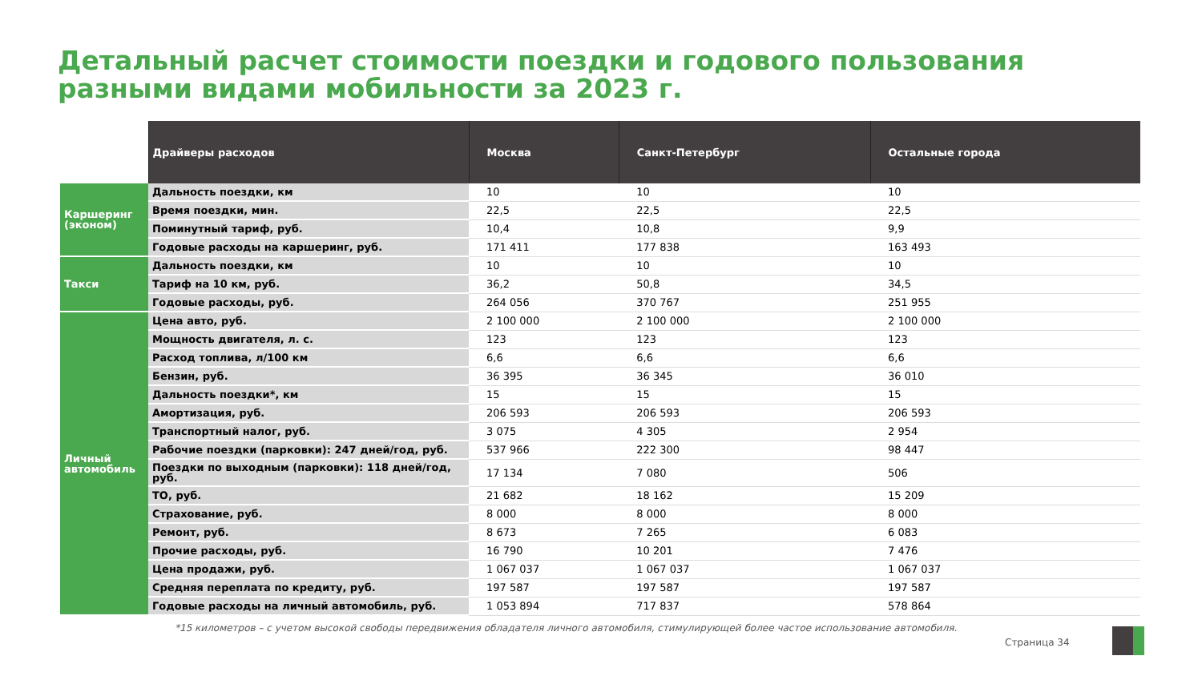Детальный расчет стоимости поездки и годового пользования разными видами мобильности за 2023 г.
| | Драйверы расходов | Москва | Санкт-Петербург | Остальные города |
| --- | --- | --- | --- | --- |
| Каршеринг (эконом) | Дальность поездки, км | 10 | 10 | 10 |
| | Время поездки, мин. | 22,5 | 22,5 | 22,5 |
| | Поминутный тариф, руб. | 10,4 | 10,8 | 9,9 |
| | Годовые расходы на каршеринг, руб. | 171 411 | 177 838 | 163 493 |
| Такси | Дальность поездки, км | 10 | 10 | 10 |
| | Тариф на 10 км, руб. | 36,2 | 50,8 | 34,5 |
| | Годовые расходы, руб. | 264 056 | 370 767 | 251 955 |
| Личный автомобиль | Цена авто, руб. | 2 100 000 | 2 100 000 | 2 100 000 |
| | Мощность двигателя, л. с. | 123 | 123 | 123 |
| | Расход топлива, л/100 км | 6,6 | 6,6 | 6,6 |
| | Бензин, руб. | 36 395 | 36 345 | 36 010 |
| | Дальность поездки*, км | 15 | 15 | 15 |
| | Амортизация, руб. | 206 593 | 206 593 | 206 593 |
| | Транспортный налог, руб. | 3 075 | 4 305 | 2 954 |
| | Рабочие поездки (парковки): 247 дней/год, руб. | 537 966 | 222 300 | 98 447 |
| | Поездки по выходным (парковки): 118 дней/год, руб. | 17 134 | 7 080 | 506 |
| | ТО, руб. | 21 682 | 18 162 | 15 209 |
| | Страхование, руб. | 8 000 | 8 000 | 8 000 |
| | Ремонт, руб. | 8 673 | 7 265 | 6 083 |
| | Прочие расходы, руб. | 16 790 | 10 201 | 7 476 |
| | Цена продажи, руб. | 1 067 037 | 1 067 037 | 1 067 037 |
| | Средняя переплата по кредиту, руб. | 197 587 | 197 587 | 197 587 |
| | Годовые расходы на личный автомобиль, руб. | 1 053 894 | 717 837 | 578 864 |
*15 километров – с учетом высокой свободы передвижения обладателя личного автомобиля, стимулирующей более частое использование автомобиля.
Страница 34